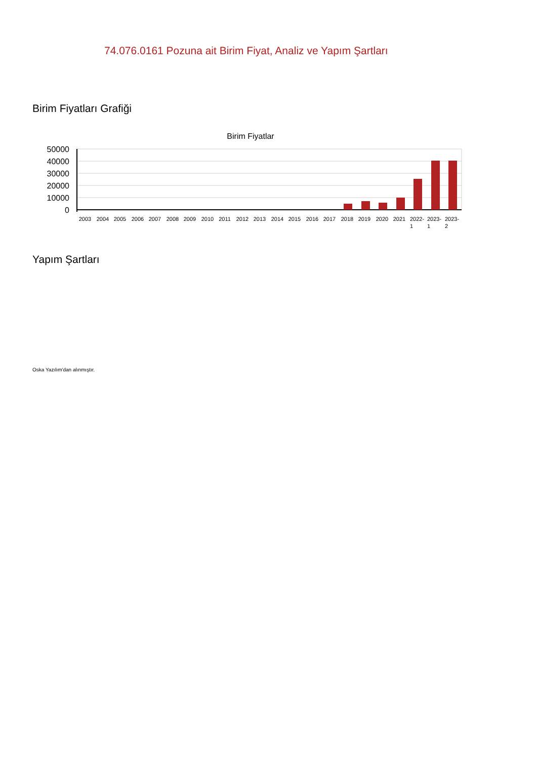74.076.0161 Pozuna ait Birim Fiyat, Analiz ve Yapım Şartları
Birim Fiyatları Grafiği
Birim Fiyatlar
50000
40000
30000
20000
10000
0
2003
2004
2005
2006
2007
2008
2009
2010
2011
2012
2013
2014
2015
2016
2017
2018
2019
2020
2021
2022-
2023-
2023-
1
1
2
Yapım Şartları
Oska Yazılım'dan alınmıştır.